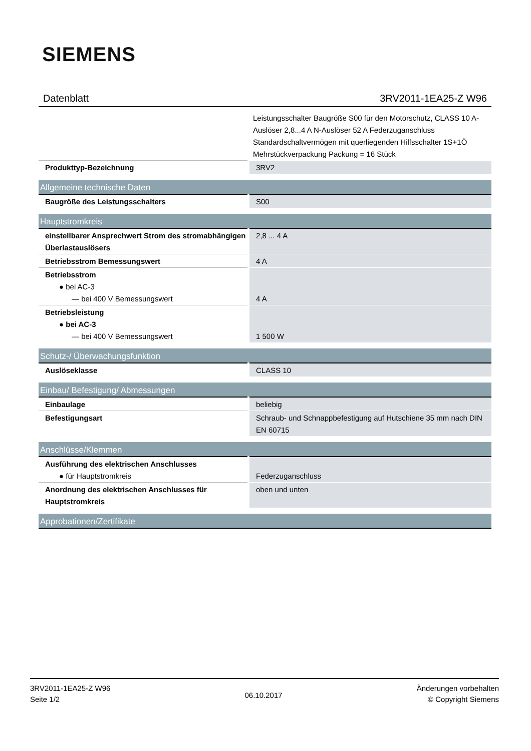SIEMENS
Datenblatt 3RV2011-1EA25-Z W96
| | Leistungsschalter Baugröße S00 für den Motorschutz, CLASS 10 A-Auslöser 2,8...4 A N-Auslöser 52 A Federzuganschluss Standardschaltvermögen mit querliegenden Hilfsschalter 1S+1Ö Mehrstückverpackung Packung = 16 Stück |
| Produkttyp-Bezeichnung | 3RV2 |
| Allgemeine technische Daten | |
| Baugröße des Leistungsschalters | S00 |
| Hauptstromkreis | |
| einstellbarer Ansprechwert Strom des stromabhängigen Überlastauslösers | 2,8 ... 4 A |
| Betriebsstrom Bemessungswert | 4 A |
| Betriebsstrom ● bei AC-3 — bei 400 V Bemessungswert | 4 A |
| Betriebsleistung ● bei AC-3 — bei 400 V Bemessungswert | 1 500 W |
| Schutz-/ Überwachungsfunktion | |
| Auslöseklasse | CLASS 10 |
| Einbau/ Befestigung/ Abmessungen | |
| Einbaulage | beliebig |
| Befestigungsart | Schraub- und Schnappbefestigung auf Hutschiene 35 mm nach DIN EN 60715 |
| Anschlüsse/Klemmen | |
| Ausführung des elektrischen Anschlusses ● für Hauptstromkreis | Federzuganschluss |
| Anordnung des elektrischen Anschlusses für Hauptstromkreis | oben und unten |
| Approbationen/Zertifikate | |
3RV2011-1EA25-Z W96
Seite 1/2
06.10.2017
Änderungen vorbehalten
© Copyright Siemens